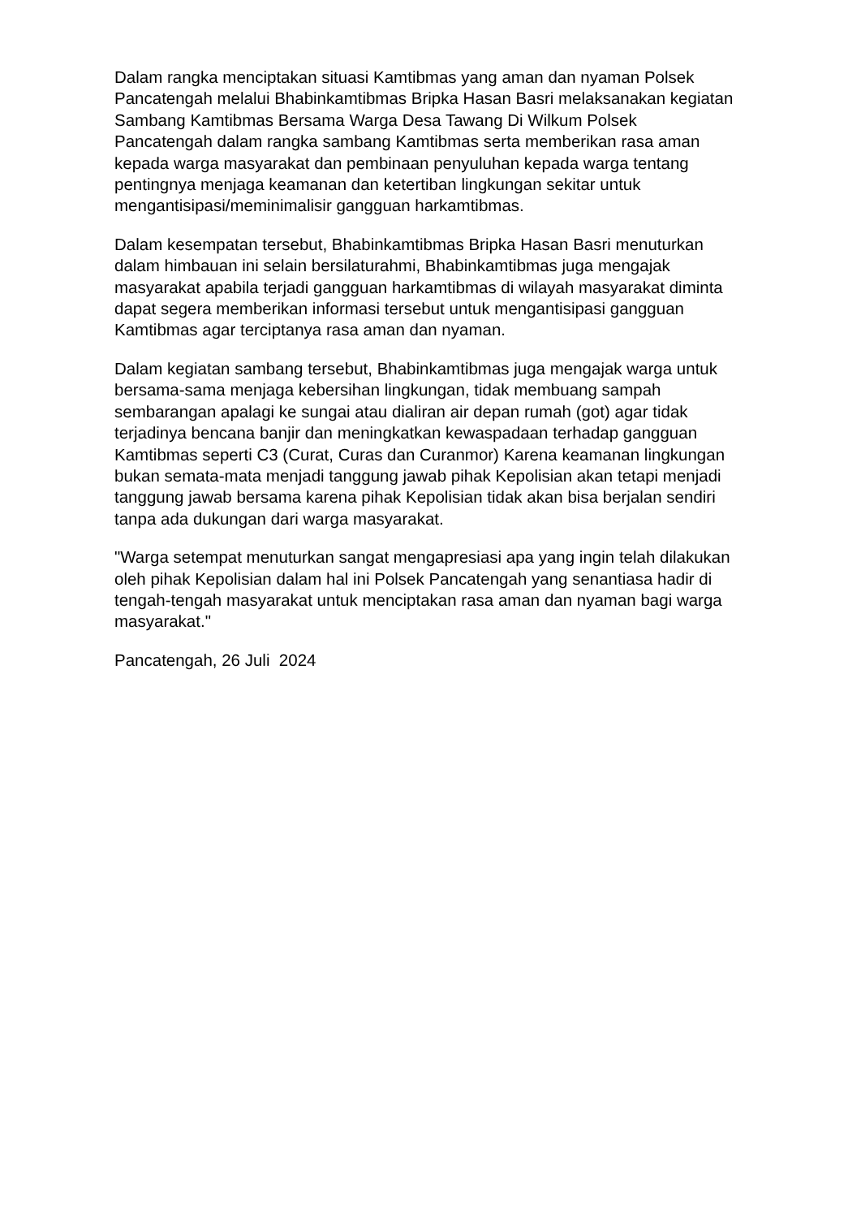Dalam rangka menciptakan situasi Kamtibmas yang aman dan nyaman Polsek Pancatengah melalui Bhabinkamtibmas Bripka Hasan Basri melaksanakan kegiatan Sambang Kamtibmas Bersama Warga Desa Tawang Di Wilkum Polsek Pancatengah dalam rangka sambang Kamtibmas serta memberikan rasa aman kepada warga masyarakat dan pembinaan penyuluhan kepada warga tentang pentingnya menjaga keamanan dan ketertiban lingkungan sekitar untuk mengantisipasi/meminimalisir gangguan harkamtibmas.
Dalam kesempatan tersebut, Bhabinkamtibmas Bripka Hasan Basri menuturkan dalam himbauan ini selain bersilaturahmi, Bhabinkamtibmas juga mengajak masyarakat apabila terjadi gangguan harkamtibmas di wilayah masyarakat diminta dapat segera memberikan informasi tersebut untuk mengantisipasi gangguan Kamtibmas agar terciptanya rasa aman dan nyaman.
Dalam kegiatan sambang tersebut, Bhabinkamtibmas juga mengajak warga untuk bersama-sama menjaga kebersihan lingkungan, tidak membuang sampah sembarangan apalagi ke sungai atau dialiran air depan rumah (got) agar tidak terjadinya bencana banjir dan meningkatkan kewaspadaan terhadap gangguan Kamtibmas seperti C3 (Curat, Curas dan Curanmor) Karena keamanan lingkungan bukan semata-mata menjadi tanggung jawab pihak Kepolisian akan tetapi menjadi tanggung jawab bersama karena pihak Kepolisian tidak akan bisa berjalan sendiri tanpa ada dukungan dari warga masyarakat.
"Warga setempat menuturkan sangat mengapresiasi apa yang ingin telah dilakukan oleh pihak Kepolisian dalam hal ini Polsek Pancatengah yang senantiasa hadir di tengah-tengah masyarakat untuk menciptakan rasa aman dan nyaman bagi warga masyarakat."
Pancatengah, 26 Juli 2024